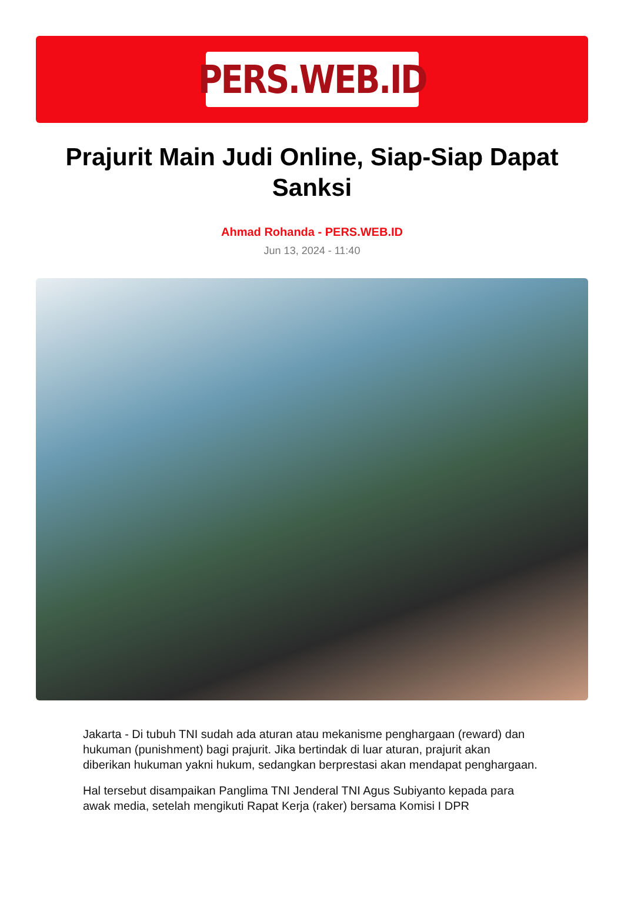PERS.WEB.ID
Prajurit Main Judi Online, Siap-Siap Dapat Sanksi
Ahmad Rohanda - PERS.WEB.ID
Jun 13, 2024 - 11:40
Jakarta - Di tubuh TNI sudah ada aturan atau mekanisme penghargaan (reward) dan hukuman (punishment) bagi prajurit. Jika bertindak di luar aturan, prajurit akan diberikan hukuman yakni hukum, sedangkan berprestasi akan mendapat penghargaan.
Hal tersebut disampaikan Panglima TNI Jenderal TNI Agus Subiyanto kepada para awak media, setelah mengikuti Rapat Kerja (raker) bersama Komisi I DPR